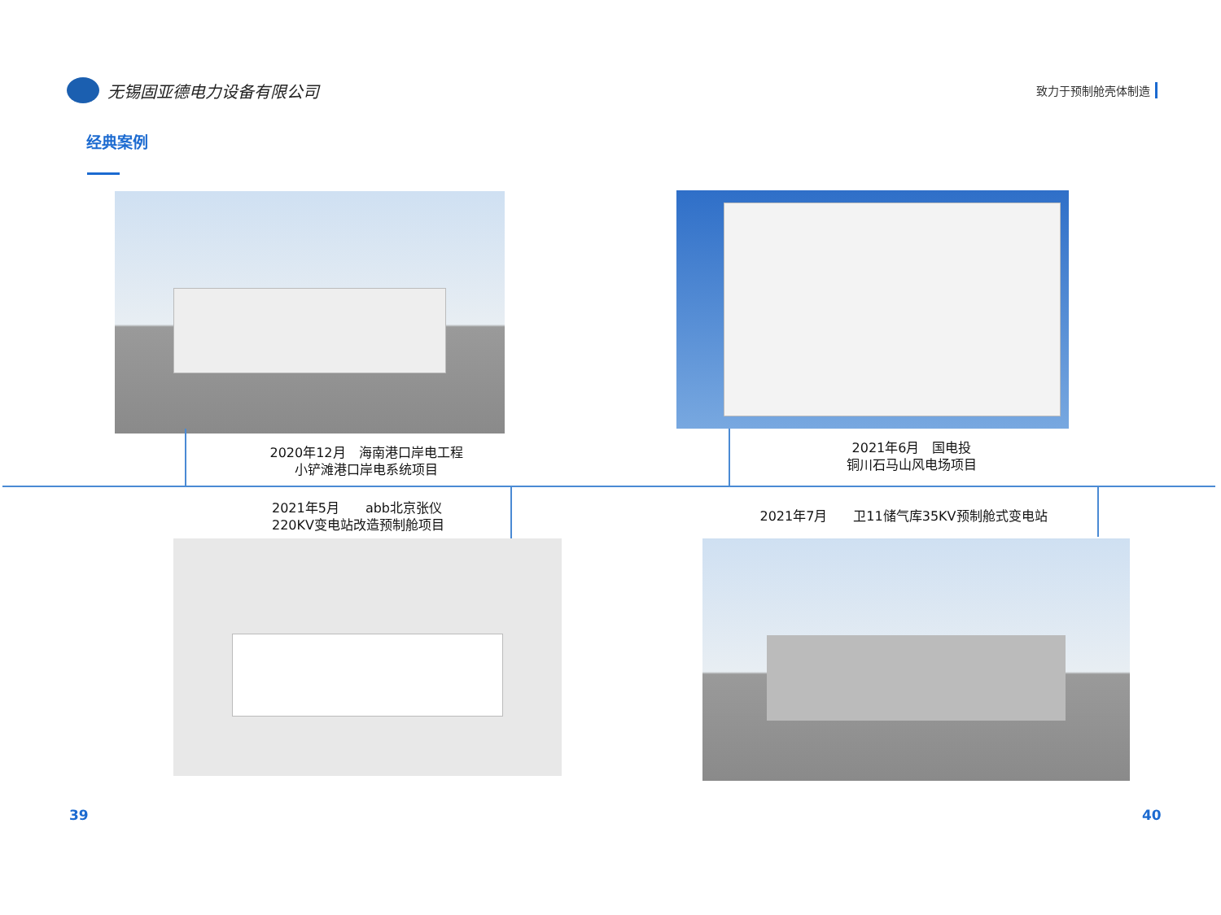无锡固亚德电力设备有限公司
致力于预制舱壳体制造
经典案例
2020年12月　海南港口岸电工程
小铲滩港口岸电系统项目
2021年6月　国电投
铜川石马山风电场项目
2021年5月　　abb北京张仪
220KV变电站改造预制舱项目
2021年7月　　卫11储气库35KV预制舱式变电站
39 40